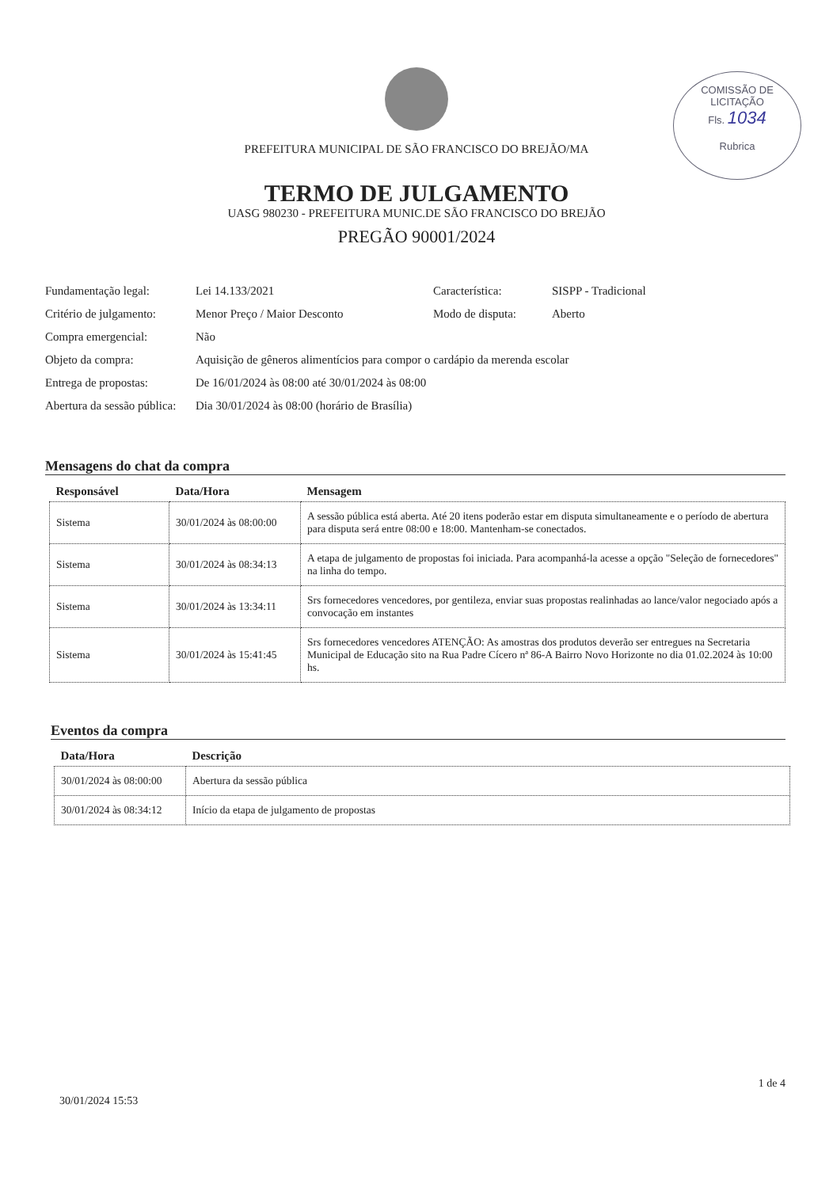COMISSÃO DE LICITAÇÃO
Fls. 1034
Rubrica
PREFEITURA MUNICIPAL DE SÃO FRANCISCO DO BREJÃO/MA
TERMO DE JULGAMENTO
UASG 980230 - PREFEITURA MUNIC.DE SÃO FRANCISCO DO BREJÃO
PREGÃO 90001/2024
| Fundamentação legal: | Lei 14.133/2021 | Característica: | SISPP - Tradicional |
| Critério de julgamento: | Menor Preço / Maior Desconto | Modo de disputa: | Aberto |
| Compra emergencial: | Não | | |
| Objeto da compra: | Aquisição de gêneros alimentícios para compor o cardápio da merenda escolar | | |
| Entrega de propostas: | De 16/01/2024 às 08:00 até 30/01/2024 às 08:00 | | |
| Abertura da sessão pública: | Dia 30/01/2024 às 08:00 (horário de Brasília) | | |
Mensagens do chat da compra
| Responsável | Data/Hora | Mensagem |
| --- | --- | --- |
| Sistema | 30/01/2024 às 08:00:00 | A sessão pública está aberta. Até 20 itens poderão estar em disputa simultaneamente e o período de abertura para disputa será entre 08:00 e 18:00. Mantenham-se conectados. |
| Sistema | 30/01/2024 às 08:34:13 | A etapa de julgamento de propostas foi iniciada. Para acompanhá-la acesse a opção "Seleção de fornecedores" na linha do tempo. |
| Sistema | 30/01/2024 às 13:34:11 | Srs fornecedores vencedores, por gentileza, enviar suas propostas realinhadas ao lance/valor negociado após a convocação em instantes |
| Sistema | 30/01/2024 às 15:41:45 | Srs fornecedores vencedores ATENÇÃO: As amostras dos produtos deverão ser entregues na Secretaria Municipal de Educação sito na Rua Padre Cícero nª 86-A Bairro Novo Horizonte no dia 01.02.2024 às 10:00 hs. |
Eventos da compra
| Data/Hora | Descrição |
| --- | --- |
| 30/01/2024 às 08:00:00 | Abertura da sessão pública |
| 30/01/2024 às 08:34:12 | Início da etapa de julgamento de propostas |
30/01/2024 15:53 1 de 4